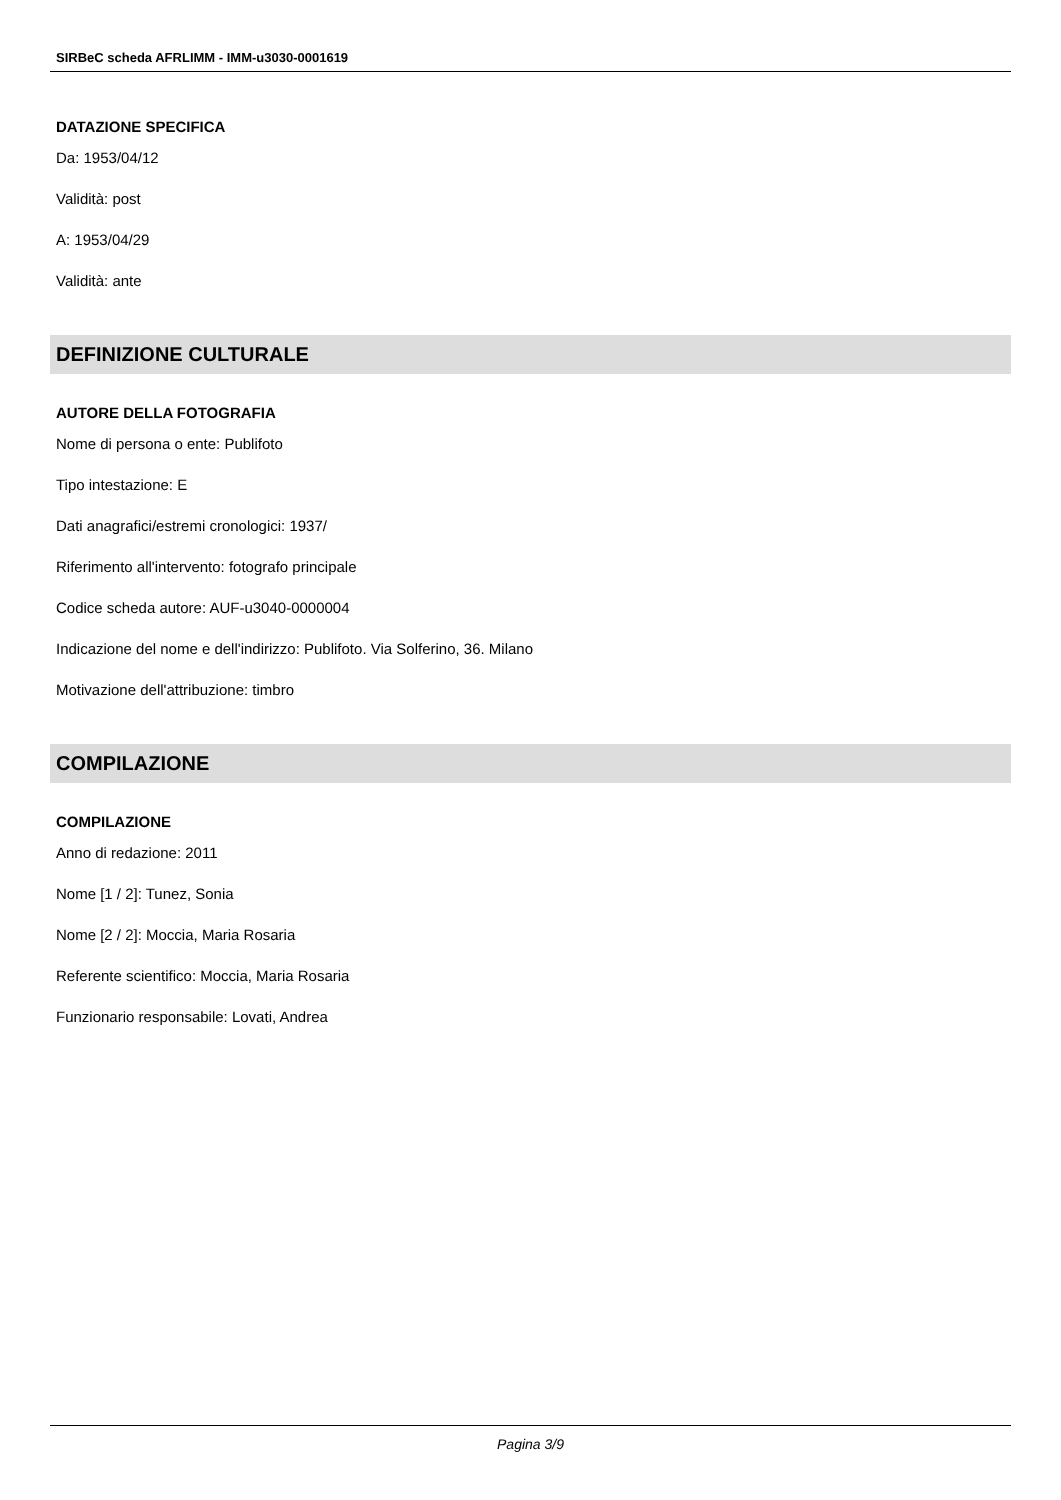SIRBeC scheda AFRLIMM - IMM-u3030-0001619
DATAZIONE SPECIFICA
Da: 1953/04/12
Validità: post
A: 1953/04/29
Validità: ante
DEFINIZIONE CULTURALE
AUTORE DELLA FOTOGRAFIA
Nome di persona o ente: Publifoto
Tipo intestazione: E
Dati anagrafici/estremi cronologici: 1937/
Riferimento all'intervento: fotografo principale
Codice scheda autore: AUF-u3040-0000004
Indicazione del nome e dell'indirizzo: Publifoto. Via Solferino, 36. Milano
Motivazione dell'attribuzione: timbro
COMPILAZIONE
COMPILAZIONE
Anno di redazione: 2011
Nome [1 / 2]: Tunez, Sonia
Nome [2 / 2]: Moccia, Maria Rosaria
Referente scientifico: Moccia, Maria Rosaria
Funzionario responsabile: Lovati, Andrea
Pagina 3/9